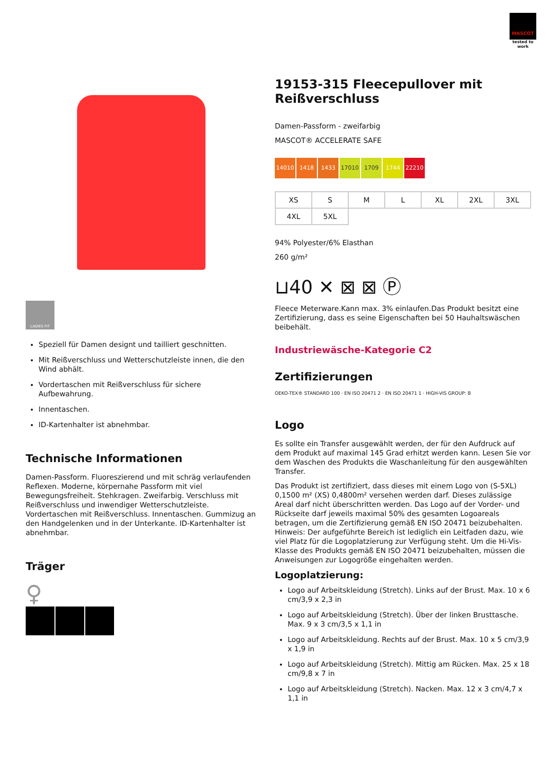MASCOT
tested to work
LADIES FIT
Speziell für Damen designt und tailliert geschnitten.
Mit Reißverschluss und Wetterschutzleiste innen, die den Wind abhält.
Vordertaschen mit Reißverschluss für sichere Aufbewahrung.
Innentaschen.
ID-Kartenhalter ist abnehmbar.
Technische Informationen
Damen-Passform. Fluoreszierend und mit schräg verlaufenden Reflexen. Moderne, körpernahe Passform mit viel Bewegungsfreiheit. Stehkragen. Zweifarbig. Verschluss mit Reißverschluss und inwendiger Wetterschutzleiste. Vordertaschen mit Reißverschluss. Innentaschen. Gummizug an den Handgelenken und in der Unterkante. ID-Kartenhalter ist abnehmbar.
Träger
♀
19153-315 Fleecepullover mit Reißverschluss
Damen-Passform - zweifarbig
MASCOT® ACCELERATE SAFE
14010 1418 1433 17010 1709 1744 22210
| XS | S | M | L | XL | 2XL | 3XL |
| 4XL | 5XL | | | | | |
94% Polyester/6% Elasthan
260 g/m²
⊔40 ✕ ⊠ ⊠ Ⓟ
Fleece Meterware.Kann max. 3% einlaufen.Das Produkt besitzt eine Zertifizierung, dass es seine Eigenschaften bei 50 Hauhaltswäschen beibehält.
Industriewäsche-Kategorie C2
Zertifizierungen
OEKO-TEX® STANDARD 100 · EN ISO 20471 2 · EN ISO 20471 1 · HIGH-VIS GROUP: B
Logo
Es sollte ein Transfer ausgewählt werden, der für den Aufdruck auf dem Produkt auf maximal 145 Grad erhitzt werden kann. Lesen Sie vor dem Waschen des Produkts die Waschanleitung für den ausgewählten Transfer.
Das Produkt ist zertifiziert, dass dieses mit einem Logo von (S-5XL) 0,1500 m² (XS) 0,4800m² versehen werden darf. Dieses zulässige Areal darf nicht überschritten werden. Das Logo auf der Vorder- und Rückseite darf jeweils maximal 50% des gesamten Logoareals betragen, um die Zertifizierung gemäß EN ISO 20471 beizubehalten. Hinweis: Der aufgeführte Bereich ist lediglich ein Leitfaden dazu, wie viel Platz für die Logoplatzierung zur Verfügung steht. Um die Hi-Vis-Klasse des Produkts gemäß EN ISO 20471 beizubehalten, müssen die Anweisungen zur Logogröße eingehalten werden.
Logoplatzierung:
Logo auf Arbeitskleidung (Stretch). Links auf der Brust. Max. 10 x 6 cm/3,9 x 2,3 in
Logo auf Arbeitskleidung (Stretch). Über der linken Brusttasche. Max. 9 x 3 cm/3,5 x 1,1 in
Logo auf Arbeitskleidung. Rechts auf der Brust. Max. 10 x 5 cm/3,9 x 1,9 in
Logo auf Arbeitskleidung (Stretch). Mittig am Rücken. Max. 25 x 18 cm/9,8 x 7 in
Logo auf Arbeitskleidung (Stretch). Nacken. Max. 12 x 3 cm/4,7 x 1,1 in